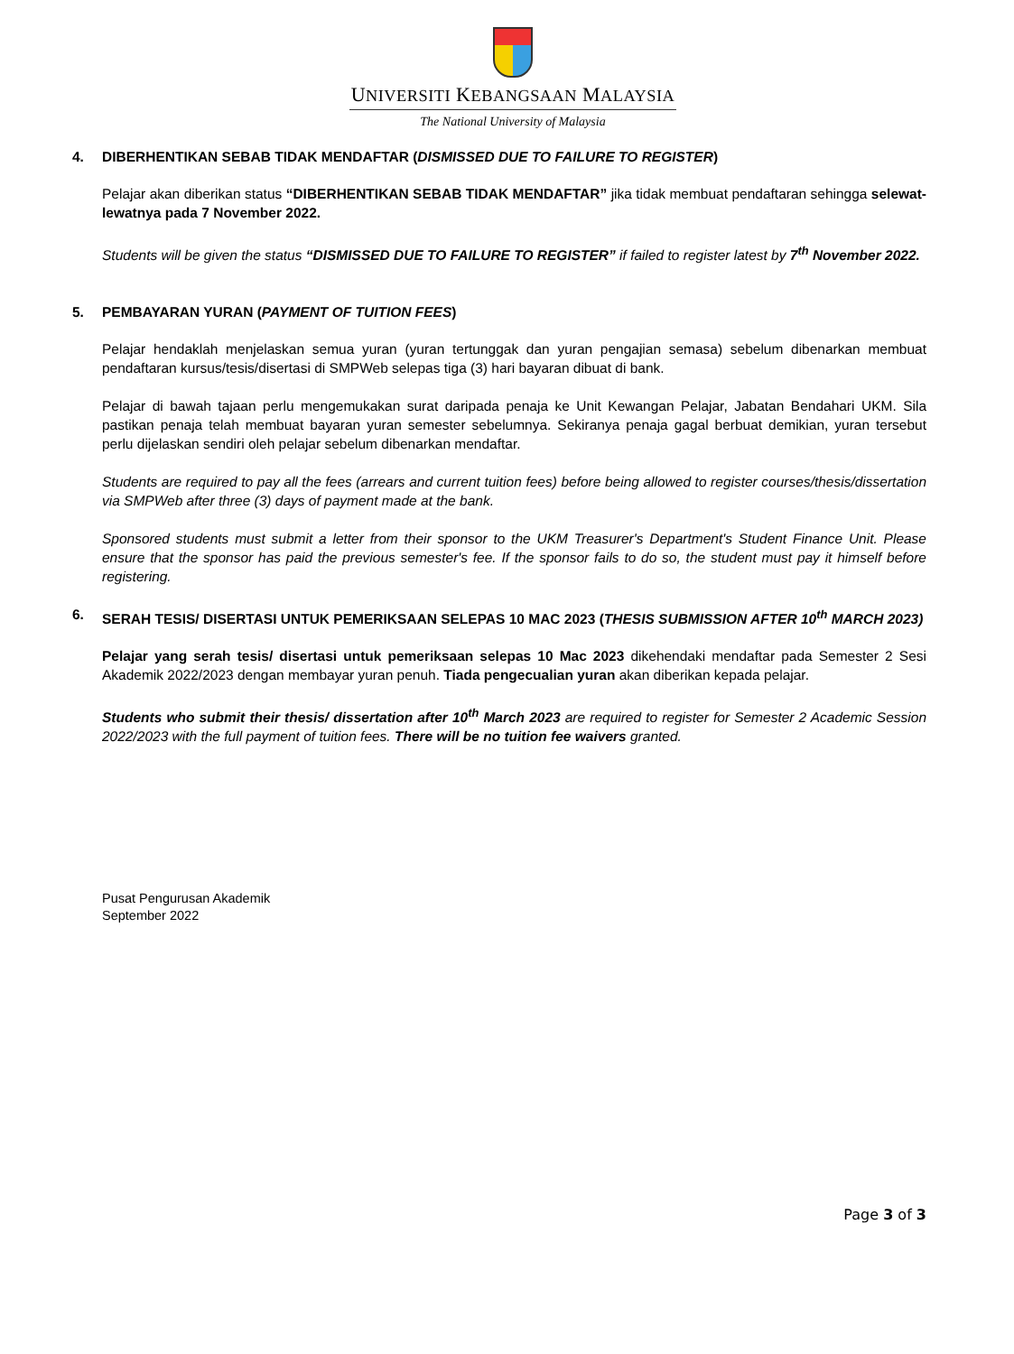UNIVERSITI KEBANGSAAN MALAYSIA
The National University of Malaysia
4. DIBERHENTIKAN SEBAB TIDAK MENDAFTAR (DISMISSED DUE TO FAILURE TO REGISTER)
Pelajar akan diberikan status “DIBERHENTIKAN SEBAB TIDAK MENDAFTAR” jika tidak membuat pendaftaran sehingga selewat-lewatnya pada 7 November 2022.
Students will be given the status “DISMISSED DUE TO FAILURE TO REGISTER” if failed to register latest by 7<sup>th</sup> November 2022.
5. PEMBAYARAN YURAN (PAYMENT OF TUITION FEES)
Pelajar hendaklah menjelaskan semua yuran (yuran tertunggak dan yuran pengajian semasa) sebelum dibenarkan membuat pendaftaran kursus/tesis/disertasi di SMPWeb selepas tiga (3) hari bayaran dibuat di bank.
Pelajar di bawah tajaan perlu mengemukakan surat daripada penaja ke Unit Kewangan Pelajar, Jabatan Bendahari UKM. Sila pastikan penaja telah membuat bayaran yuran semester sebelumnya. Sekiranya penaja gagal berbuat demikian, yuran tersebut perlu dijelaskan sendiri oleh pelajar sebelum dibenarkan mendaftar.
Students are required to pay all the fees (arrears and current tuition fees) before being allowed to register courses/thesis/dissertation via SMPWeb after three (3) days of payment made at the bank.
Sponsored students must submit a letter from their sponsor to the UKM Treasurer's Department's Student Finance Unit. Please ensure that the sponsor has paid the previous semester's fee. If the sponsor fails to do so, the student must pay it himself before registering.
6. SERAH TESIS/ DISERTASI UNTUK PEMERIKSAAN SELEPAS 10 MAC 2023 (THESIS SUBMISSION AFTER 10<sup>th</sup> MARCH 2023)
Pelajar yang serah tesis/ disertasi untuk pemeriksaan selepas 10 Mac 2023 dikehendaki mendaftar pada Semester 2 Sesi Akademik 2022/2023 dengan membayar yuran penuh. Tiada pengecualian yuran akan diberikan kepada pelajar.
Students who submit their thesis/ dissertation after 10<sup>th</sup> March 2023 are required to register for Semester 2 Academic Session 2022/2023 with the full payment of tuition fees. There will be no tuition fee waivers granted.
Pusat Pengurusan Akademik
September 2022
Page 3 of 3